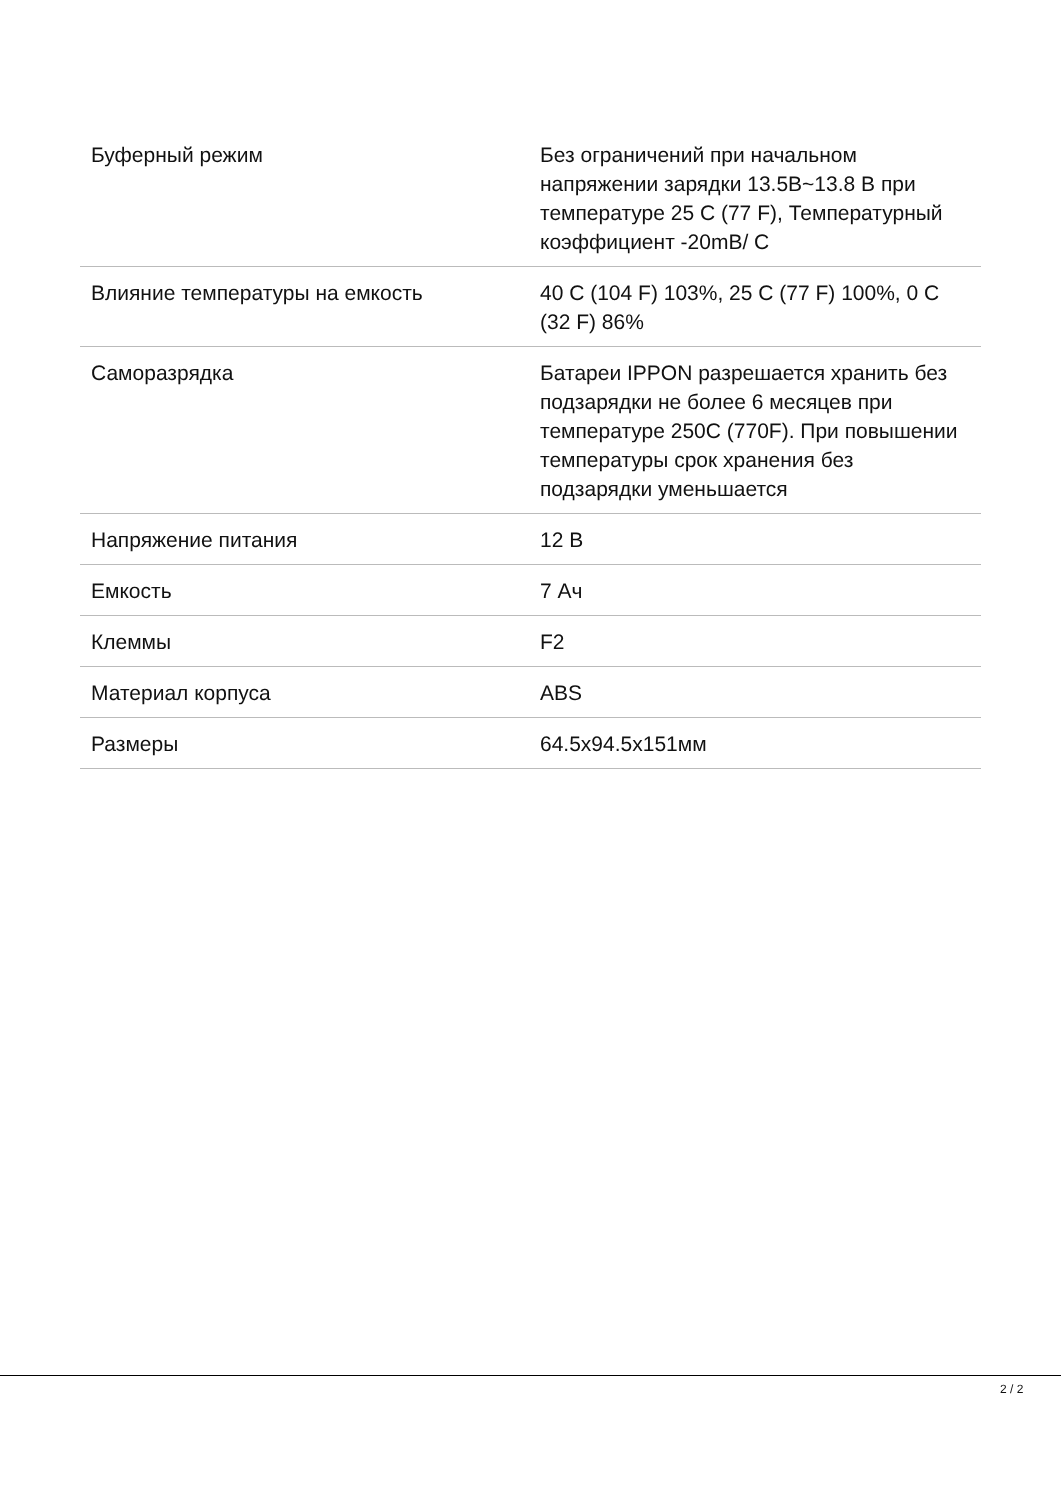| Буферный режим | Без ограничений при начальном напряжении зарядки 13.5В~13.8 В при температуре 25 С (77 F), Температурный коэффициент -20mВ/ С |
| Влияние температуры на емкость | 40 С (104 F) 103%, 25 С (77 F) 100%, 0 С (32 F) 86% |
| Саморазрядка | Батареи IPPON разрешается хранить без подзарядки не более 6 месяцев при температуре 250С (770F). При повышении температуры срок хранения без подзарядки уменьшается |
| Напряжение питания | 12 В |
| Емкость | 7 Ач |
| Клеммы | F2 |
| Материал корпуса | ABS |
| Размеры | 64.5x94.5x151мм |
2 / 2